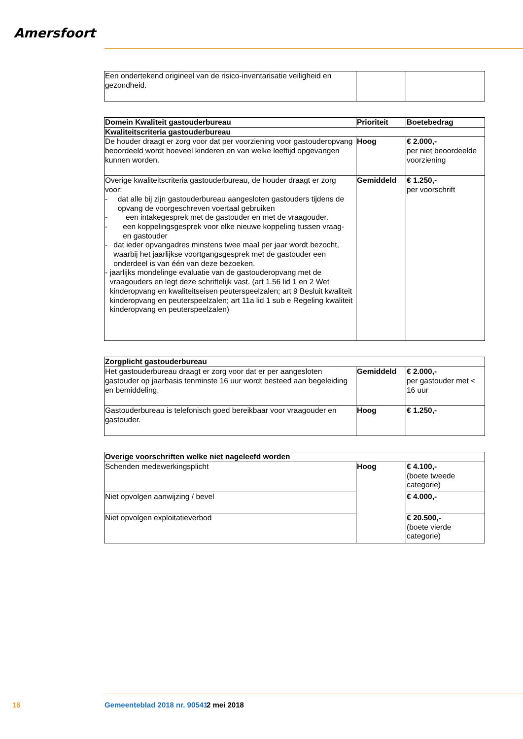Amersfoort
| Een ondertekend origineel van de risico-inventarisatie veiligheid en gezondheid. | | |
| Domein Kwaliteit gastouderbureau | Prioriteit | Boetebedrag |
| --- | --- | --- |
| Kwaliteitscriteria gastouderbureau | | |
| De houder draagt er zorg voor dat per voorziening voor gastouderopvang beoordeeld wordt hoeveel kinderen en van welke leeftijd opgevangen kunnen worden. | Hoog | € 2.000,- per niet beoordeelde voorziening |
| Overige kwaliteitscriteria gastouderbureau, de houder draagt er zorg voor: - dat alle bij zijn gastouderbureau aangesloten gastouders tijdens de opvang de voorgeschreven voertaal gebruiken - een intakegesprek met de gastouder en met de vraagouder. - een koppelingsgesprek voor elke nieuwe koppeling tussen vraag- en gastouder - dat ieder opvangadres minstens twee maal per jaar wordt bezocht, waarbij het jaarlijkse voortgangsgesprek met de gastouder een onderdeel is van één van deze bezoeken. - jaarlijks mondelinge evaluatie van de gastouderopvang met de vraagouders en legt deze schriftelijk vast. (art 1.56 lid 1 en 2 Wet kinderopvang en kwaliteitseisen peuterspeelzalen; art 9 Besluit kwaliteit kinderopvang en peuterspeelzalen; art 11a lid 1 sub e Regeling kwaliteit kinderopvang en peuterspeelzalen) | Gemiddeld | € 1.250,- per voorschrift |
| Zorgplicht gastouderbureau | | |
| --- | --- | --- |
| Het gastouderbureau draagt er zorg voor dat er per aangesloten gastouder op jaarbasis tenminste 16 uur wordt besteed aan begeleiding en bemiddeling. | Gemiddeld | € 2.000,- per gastouder met < 16 uur |
| Gastouderbureau is telefonisch goed bereikbaar voor vraagouder en gastouder. | Hoog | € 1.250,- |
| Overige voorschriften welke niet nageleefd worden | | |
| --- | --- | --- |
| Schenden medewerkingsplicht | Hoog | € 4.100,- (boete tweede categorie) |
| Niet opvolgen aanwijzing / bevel | | € 4.000,- |
| Niet opvolgen exploitatieverbod | | € 20.500,- (boete vierde categorie) |
16 Gemeenteblad 2018 nr. 90541 2 mei 2018